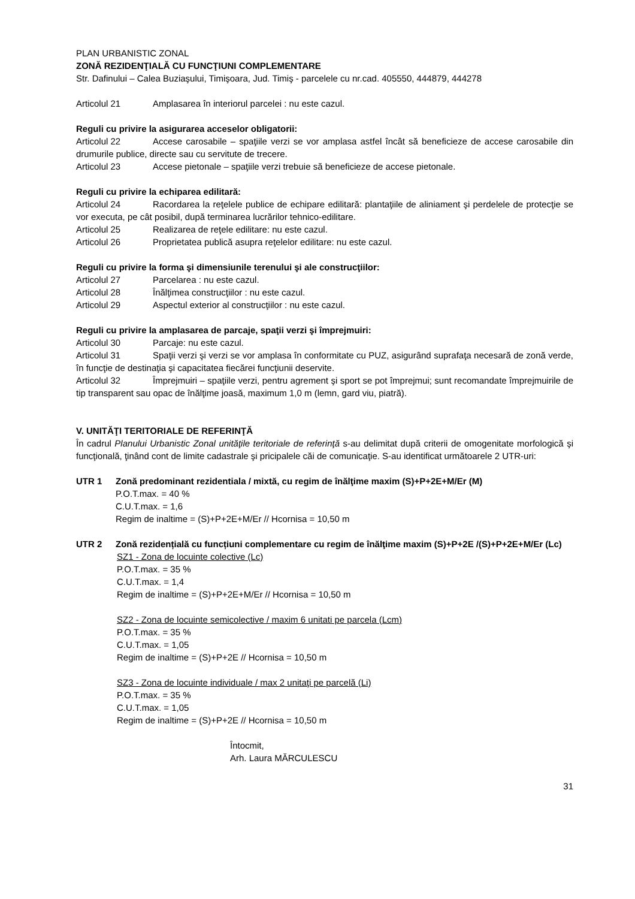PLAN URBANISTIC ZONAL
ZONĂ REZIDENŢIALĂ CU FUNCŢIUNI COMPLEMENTARE
Str. Dafinului – Calea Buziaşului, Timişoara, Jud. Timiş - parcelele cu nr.cad. 405550, 444879, 444278
Articolul 21 Amplasarea în interiorul parcelei : nu este cazul.
Reguli cu privire la asigurarea acceselor obligatorii:
Articolul 22 Accese carosabile – spaţiile verzi se vor amplasa astfel încât să beneficieze de accese carosabile din drumurile publice, directe sau cu servitute de trecere.
Articolul 23 Accese pietonale – spaţiile verzi trebuie să beneficieze de accese pietonale.
Reguli cu privire la echiparea edilitară:
Articolul 24 Racordarea la reţelele publice de echipare edilitară: plantaţiile de aliniament şi perdelele de protecţie se vor executa, pe cât posibil, după terminarea lucrărilor tehnico-edilitare.
Articolul 25 Realizarea de reţele edilitare: nu este cazul.
Articolul 26 Proprietatea publică asupra reţelelor edilitare: nu este cazul.
Reguli cu privire la forma şi dimensiunile terenului şi ale construcţiilor:
Articolul 27 Parcelarea : nu este cazul.
Articolul 28 Înălţimea construcţiilor : nu este cazul.
Articolul 29 Aspectul exterior al construcţiilor : nu este cazul.
Reguli cu privire la amplasarea de parcaje, spaţii verzi şi împrejmuiri:
Articolul 30 Parcaje: nu este cazul.
Articolul 31 Spaţii verzi şi verzi se vor amplasa în conformitate cu PUZ, asigurând suprafaţa necesară de zonă verde, în funcţie de destinaţia şi capacitatea fiecărei funcţiunii deservite.
Articolul 32 Împrejmuiri – spaţiile verzi, pentru agrement şi sport se pot împrejmui; sunt recomandate împrejmuirile de tip transparent sau opac de înălţime joasă, maximum 1,0 m (lemn, gard viu, piatră).
V. UNITĂŢI TERITORIALE DE REFERINŢĂ
În cadrul Planului Urbanistic Zonal unităţile teritoriale de referinţă s-au delimitat după criterii de omogenitate morfologică şi funcţională, ţinând cont de limite cadastrale şi pricipalele căi de comunicaţie. S-au identificat următoarele 2 UTR-uri:
UTR 1 Zonă predominant rezidentiala / mixtă, cu regim de înălţime maxim (S)+P+2E+M/Er (M)
P.O.T.max. = 40 %
C.U.T.max. = 1,6
Regim de inaltime = (S)+P+2E+M/Er // Hcornisa = 10,50 m
UTR 2 Zonă rezidențială cu funcțiuni complementare cu regim de înălţime maxim (S)+P+2E /(S)+P+2E+M/Er (Lc)
SZ1 - Zona de locuinte colective (Lc)
P.O.T.max. = 35 %
C.U.T.max. = 1,4
Regim de inaltime = (S)+P+2E+M/Er // Hcornisa = 10,50 m
SZ2 - Zona de locuinte semicolective / maxim 6 unitati pe parcela (Lcm)
P.O.T.max. = 35 %
C.U.T.max. = 1,05
Regim de inaltime = (S)+P+2E // Hcornisa = 10,50 m
SZ3 - Zona de locuinte individuale / max 2 unitaţi pe parcelă (Li)
P.O.T.max. = 35 %
C.U.T.max. = 1,05
Regim de inaltime = (S)+P+2E // Hcornisa = 10,50 m
Întocmit,
Arh. Laura MĂRCULESCU
31